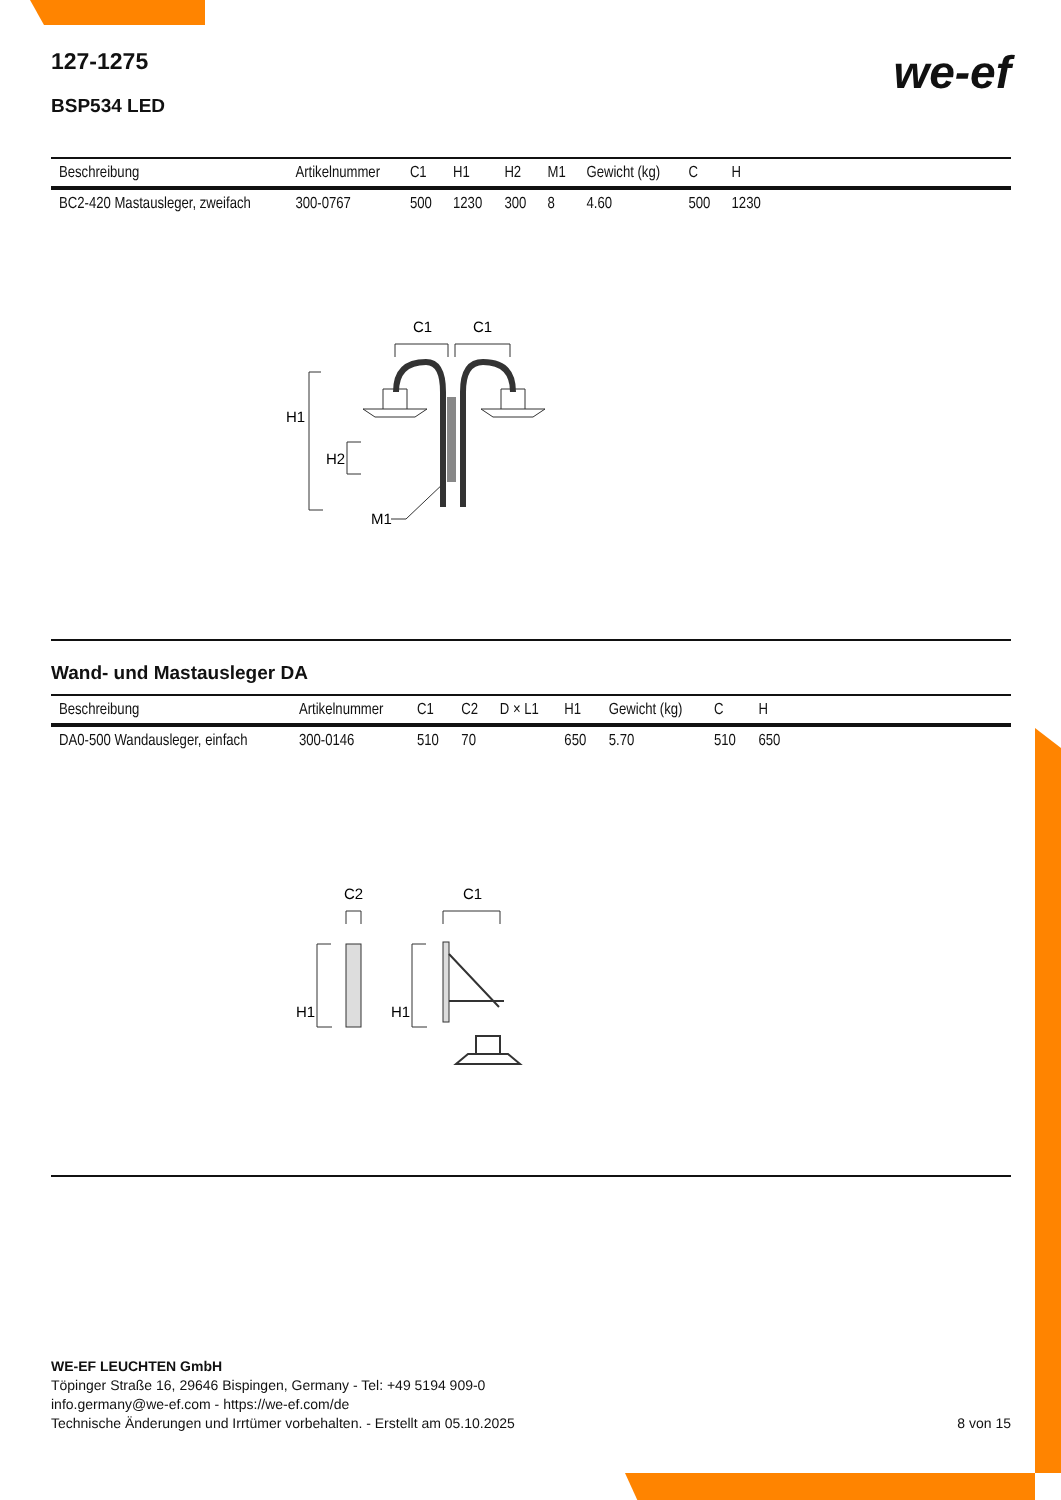127-1275
BSP534 LED
we-ef
| Beschreibung | Artikelnummer | C1 | H1 | H2 | M1 | Gewicht (kg) | C | H | |
| --- | --- | --- | --- | --- | --- | --- | --- | --- | --- |
| BC2-420 Mastausleger, zweifach | 300-0767 | 500 | 1230 | 300 | 8 | 4.60 | 500 | 1230 | |
C1
C1
H1
H2
M1
Wand- und Mastausleger DA
| Beschreibung | Artikelnummer | C1 | C2 | D × L1 | H1 | Gewicht (kg) | C | H | |
| --- | --- | --- | --- | --- | --- | --- | --- | --- | --- |
| DA0-500 Wandausleger, einfach | 300-0146 | 510 | 70 | | 650 | 5.70 | 510 | 650 | |
C2
C1
H1
H1
WE-EF LEUCHTEN GmbH
Töpinger Straße 16, 29646 Bispingen, Germany - Tel: +49 5194 909-0
info.germany@we-ef.com - https://we-ef.com/de
Technische Änderungen und Irrtümer vorbehalten. - Erstellt am 05.10.2025 8 von 15